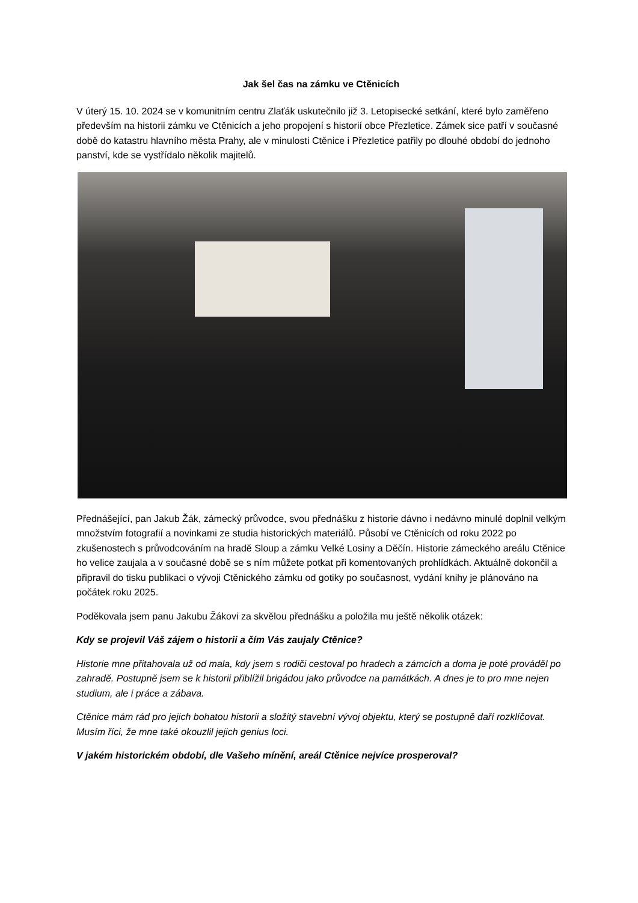Jak šel čas na zámku ve Ctěnicích
V úterý 15. 10. 2024 se v komunitním centru Zlaťák uskutečnilo již 3. Letopisecké setkání, které bylo zaměřeno především na historii zámku ve Ctěnicích a jeho propojení s historií obce Přezletice. Zámek sice patří v současné době do katastru hlavního města Prahy, ale v minulosti Ctěnice i Přezletice patřily po dlouhé období do jednoho panství, kde se vystřídalo několik majitelů.
Přednášející, pan Jakub Žák, zámecký průvodce, svou přednášku z historie dávno i nedávno minulé doplnil velkým množstvím fotografií a novinkami ze studia historických materiálů. Působí ve Ctěnicích od roku 2022 po zkušenostech s průvodcováním na hradě Sloup a zámku Velké Losiny a Děčín. Historie zámeckého areálu Ctěnice ho velice zaujala a v současné době se s ním můžete potkat při komentovaných prohlídkách. Aktuálně dokončil a připravil do tisku publikaci o vývoji Ctěnického zámku od gotiky po současnost, vydání knihy je plánováno na počátek roku 2025.
Poděkovala jsem panu Jakubu Žákovi za skvělou přednášku a položila mu ještě několik otázek:
Kdy se projevil Váš zájem o historii a čím Vás zaujaly Ctěnice?
Historie mne přitahovala už od mala, kdy jsem s rodiči cestoval po hradech a zámcích a doma je poté prováděl po zahradě. Postupně jsem se k historii přiblížil brigádou jako průvodce na památkách. A dnes je to pro mne nejen studium, ale i práce a zábava.
Ctěnice mám rád pro jejich bohatou historii a složitý stavební vývoj objektu, který se postupně daří rozklíčovat. Musím říci, že mne také okouzlil jejich genius loci.
V jakém historickém období, dle Vašeho mínění, areál Ctěnice nejvíce prosperoval?